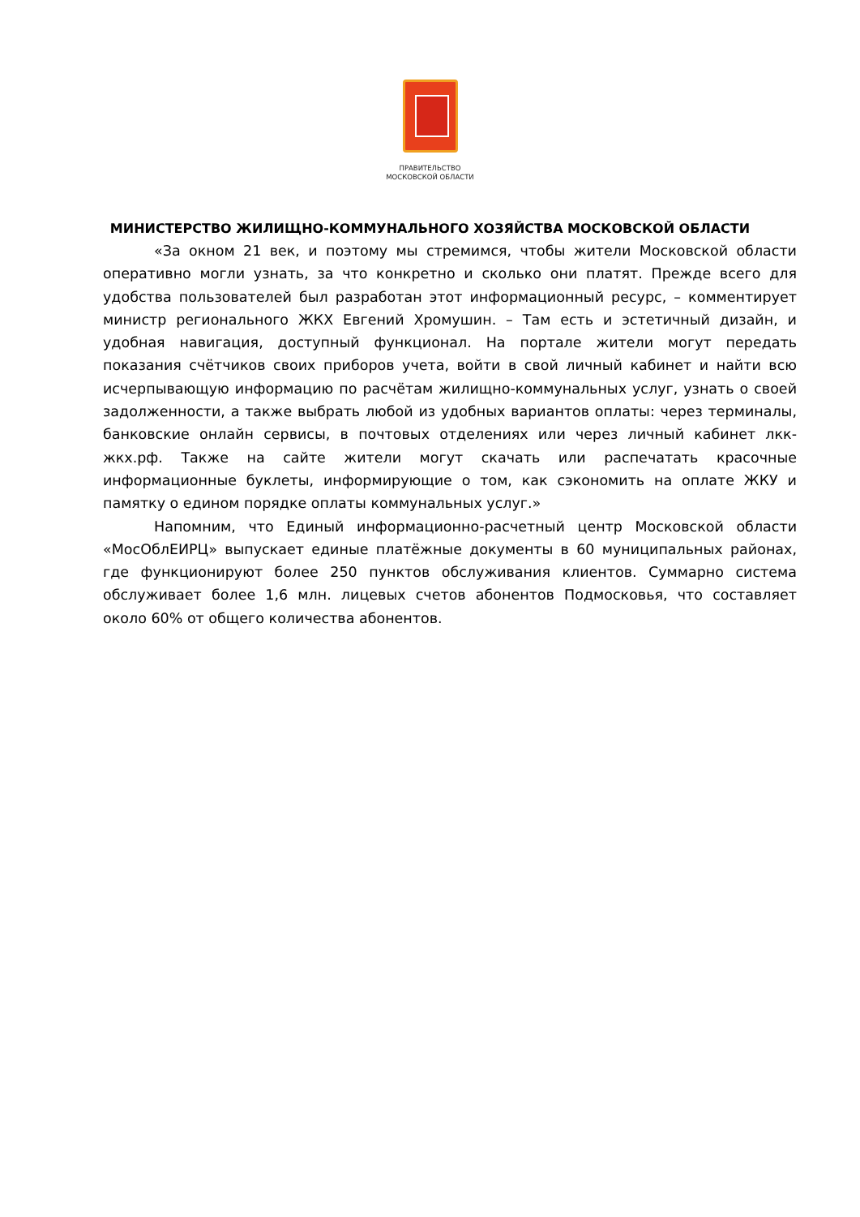ПРАВИТЕЛЬСТВО
МОСКОВСКОЙ ОБЛАСТИ
МИНИСТЕРСТВО ЖИЛИЩНО-КОММУНАЛЬНОГО ХОЗЯЙСТВА МОСКОВСКОЙ ОБЛАСТИ
«За окном 21 век, и поэтому мы стремимся, чтобы жители Московской области оперативно могли узнать, за что конкретно и сколько они платят. Прежде всего для удобства пользователей был разработан этот информационный ресурс, – комментирует министр регионального ЖКХ Евгений Хромушин. – Там есть и эстетичный дизайн, и удобная навигация, доступный функционал. На портале жители могут передать показания счётчиков своих приборов учета, войти в свой личный кабинет и найти всю исчерпывающую информацию по расчётам жилищно-коммунальных услуг, узнать о своей задолженности, а также выбрать любой из удобных вариантов оплаты: через терминалы, банковские онлайн сервисы, в почтовых отделениях или через личный кабинет лкк-жкх.рф. Также на сайте жители могут скачать или распечатать красочные информационные буклеты, информирующие о том, как сэкономить на оплате ЖКУ и памятку о едином порядке оплаты коммунальных услуг.»
Напомним, что Единый информационно-расчетный центр Московской области «МосОблЕИРЦ» выпускает единые платёжные документы в 60 муниципальных районах, где функционируют более 250 пунктов обслуживания клиентов. Суммарно система обслуживает более 1,6 млн. лицевых счетов абонентов Подмосковья, что составляет около 60% от общего количества абонентов.